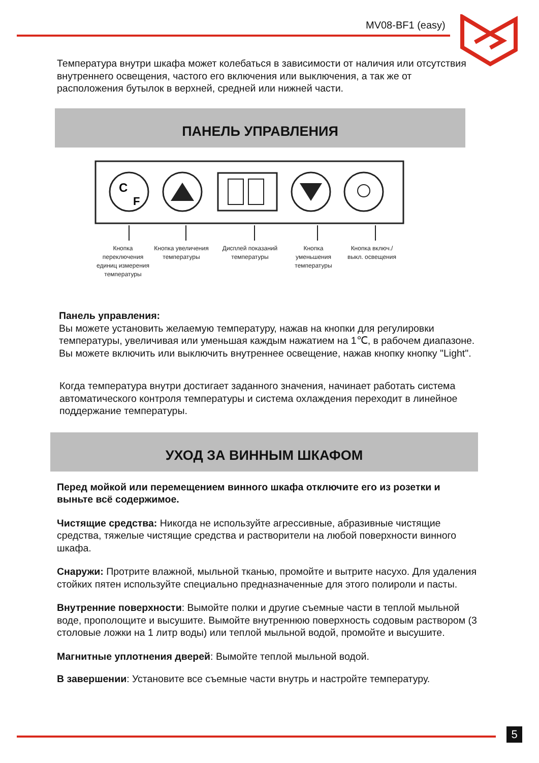MV08-BF1 (easy)
Температура внутри шкафа может колебаться в зависимости от наличия или отсутствия внутреннего освещения, частого его включения или выключения, а так же от расположения бутылок в верхней, средней или нижней части.
ПАНЕЛЬ УПРАВЛЕНИЯ
C
F
Кнопка переключения единиц измерения температуры
Кнопка увеличения температуры
Дисплей показаний температуры
Кнопка уменьшения температуры
Кнопка включ./выкл. освещения
Панель управления:
Вы можете установить желаемую температуру, нажав на кнопки для регулировки температуры, увеличивая или уменьшая каждым нажатием на 1℃, в рабочем диапазоне. Вы можете включить или выключить внутреннее освещение, нажав кнопку кнопку "Light".
Когда температура внутри достигает заданного значения, начинает работать система автоматического контроля температуры и система охлаждения переходит в линейное поддержание температуры.
УХОД ЗА ВИННЫМ ШКАФОМ
Перед мойкой или перемещением винного шкафа отключите его из розетки и выньте всё содержимое.
Чистящие средства: Никогда не используйте агрессивные, абразивные чистящие средства, тяжелые чистящие средства и растворители на любой поверхности винного шкафа.
Снаружи: Протрите влажной, мыльной тканью, промойте и вытрите насухо. Для удаления стойких пятен используйте специально предназначенные для этого полироли и пасты.
Внутренние поверхности: Вымойте полки и другие съемные части в теплой мыльной воде, прополощите и высушите. Вымойте внутреннюю поверхность содовым раствором (3 столовые ложки на 1 литр воды) или теплой мыльной водой, промойте и высушите.
Магнитные уплотнения дверей: Вымойте теплой мыльной водой.
В завершении: Установите все съемные части внутрь и настройте температуру.
5